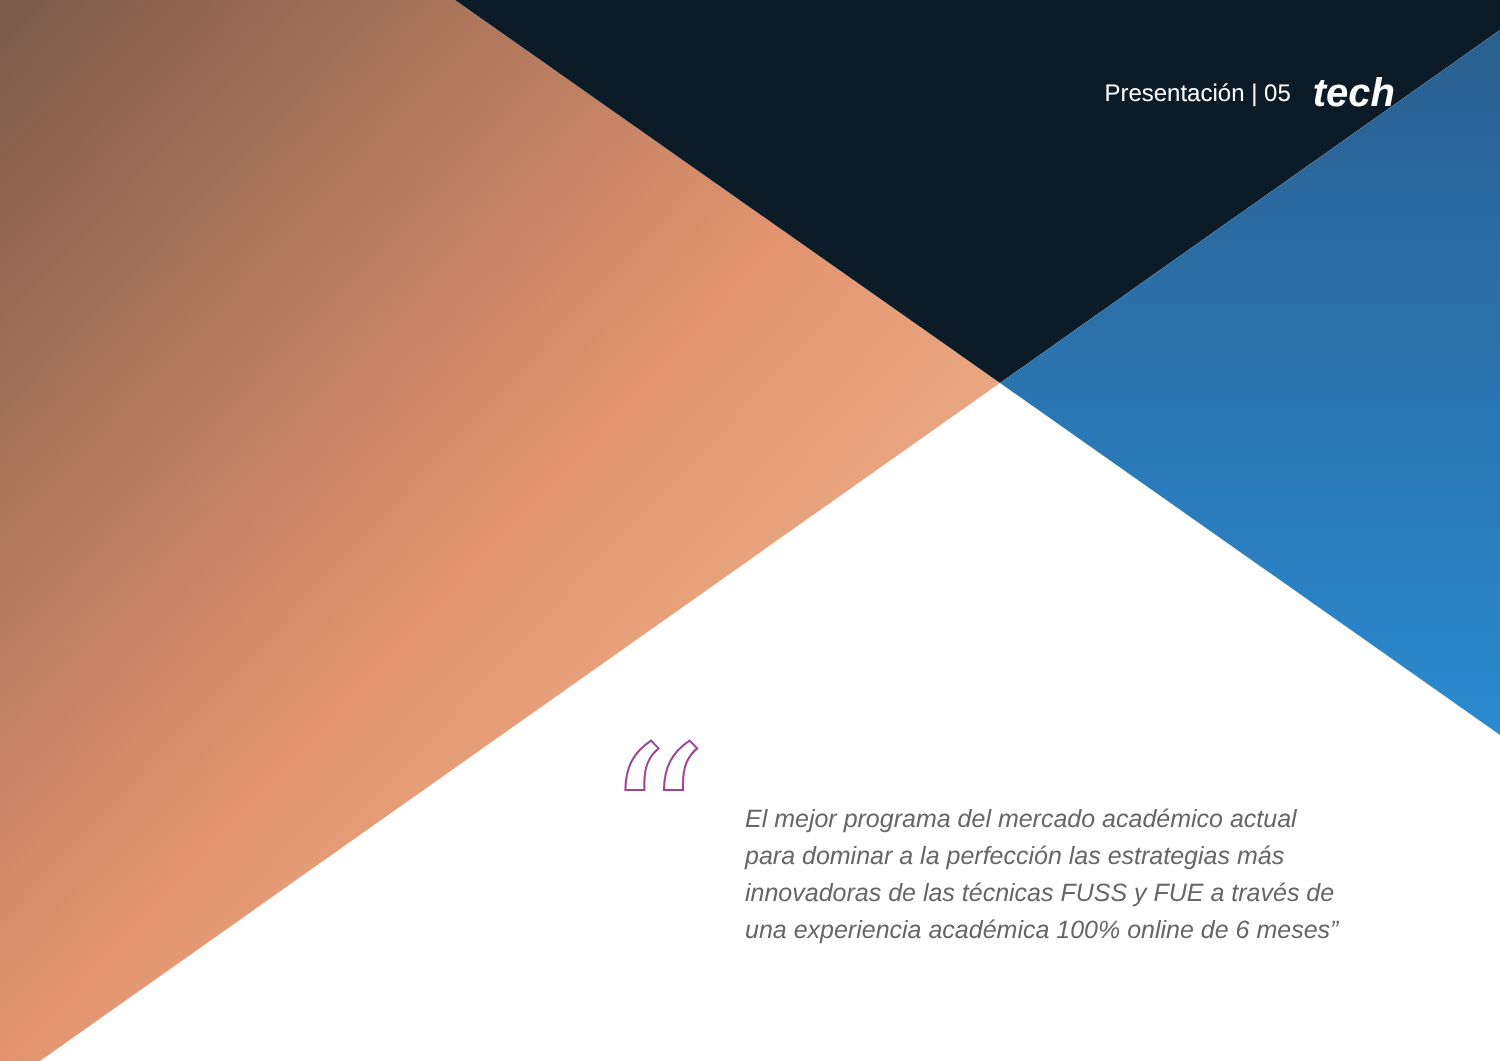Presentación | 05 tech
“
El mejor programa del mercado académico actual para dominar a la perfección las estrategias más innovadoras de las técnicas FUSS y FUE a través de una experiencia académica 100% online de 6 meses”